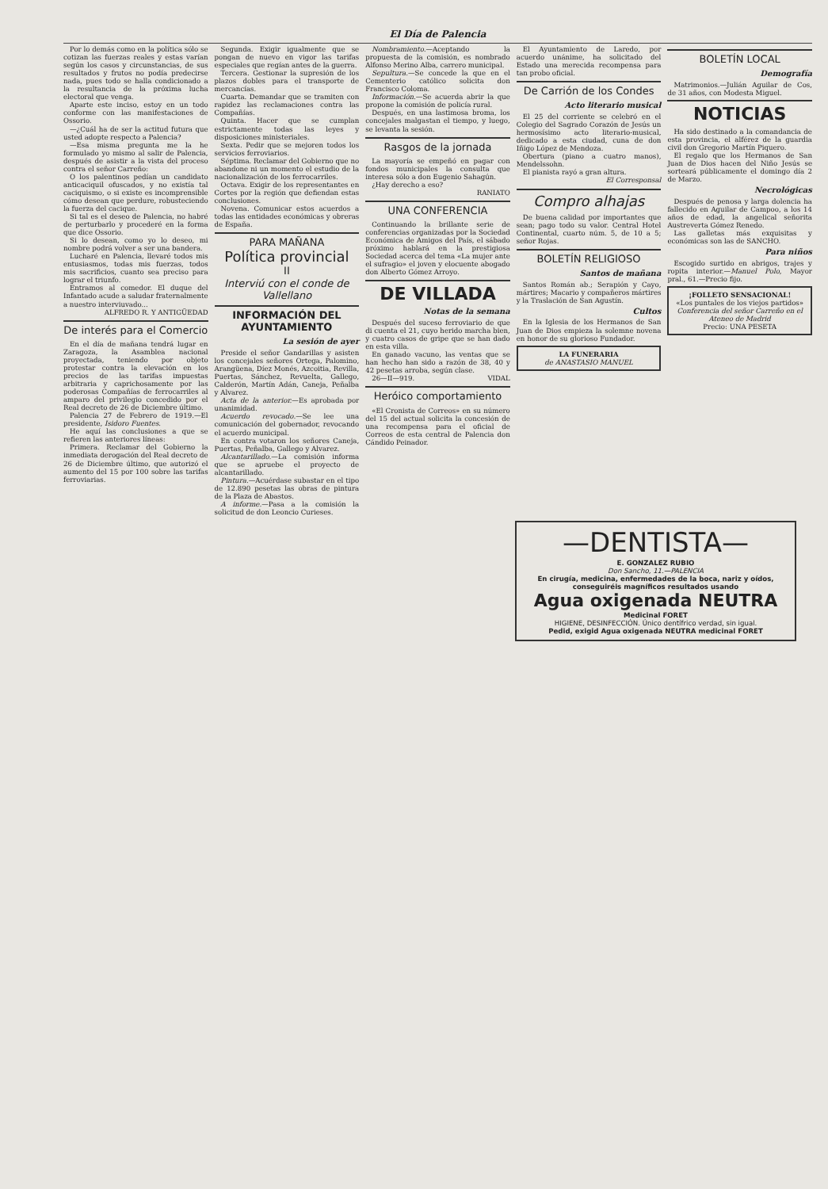El Día de Palencia
Por lo demás como en la política sólo se cotizan las fuerzas reales y estas varían según los casos y circunstancias, de sus resultados y frutos no podía predecirse nada, pues todo se halla condicionado a la resultancia de la próxima lucha electoral que venga.
Aparte este inciso, estoy en un todo conforme con las manifestaciones de Ossorio.
—¿Cuál ha de ser la actitud futura que usted adopte respecto a Palencia?
—Esa misma pregunta me la he formulado yo mismo al salir de Palencia, después de asistir a la vista del proceso contra el señor Carreño:
O los palentinos pedían un candidato anticaciquil ofuscados, y no existía tal caciquismo, o si existe es incomprensible cómo desean que perdure, robusteciendo la fuerza del cacique.
Si tal es el deseo de Palencia, no habré de perturbarlo y procederé en la forma que dice Ossorio.
Si lo desean, como yo lo deseo, mi nombre podrá volver a ser una bandera.
Lucharé en Palencia, llevaré todos mis entusiasmos, todas mis fuerzas, todos mis sacrificios, cuanto sea preciso para lograr el triunfo.
Entramos al comedor. El duque del Infantado acude a saludar fraternalmente a nuestro interviuvado...
ALFREDO R. Y ANTIGÜEDAD
De interés para el Comercio
En el día de mañana tendrá lugar en Zaragoza, la Asamblea nacional proyectada, teniendo por objeto protestar contra la elevación en los precios de las tarifas impuestas arbitraria y caprichosamente por las poderosas Compañías de ferrocarriles al amparo del privilegio concedido por el Real decreto de 26 de Diciembre último.
Palencia 27 de Febrero de 1919.—El presidente, Isidoro Fuentes.
He aquí las conclusiones a que se refieren las anteriores líneas:
Primera. Reclamar del Gobierno la inmediata derogación del Real decreto de 26 de Diciembre último, que autorizó el aumento del 15 por 100 sobre las tarifas ferroviarias.
Segunda. Exigir igualmente que se pongan de nuevo en vigor las tarifas especiales que regían antes de la guerra.
Tercera. Gestionar la supresión de los plazos dobles para el transporte de mercancías.
Cuarta. Demandar que se tramiten con rapidez las reclamaciones contra las Compañías.
Quinta. Hacer que se cumplan estrictamente todas las leyes y disposiciones ministeriales.
Sexta. Pedir que se mejoren todos los servicios ferroviarios.
Séptima. Reclamar del Gobierno que no abandone ni un momento el estudio de la nacionalización de los ferrocarriles.
Octava. Exigir de los representantes en Cortes por la región que defiendan estas conclusiones.
Novena. Comunicar estos acuerdos a todas las entidades económicas y obreras de España.
PARA MAÑANA
Política provincial
II
Interviú con el conde de Vallellano
INFORMACIÓN DEL AYUNTAMIENTO
La sesión de ayer
Preside el señor Gandarillas y asisten los concejales señores Ortega, Palomino, Arangüena, Díez Monés, Azcoitia, Revilla, Puertas, Sánchez, Revuelta, Gallego, Calderón, Martín Adán, Caneja, Peñalba y Alvarez.
Acta de la anterior.—Es aprobada por unanimidad.
Acuerdo revocado.—Se lee una comunicación del gobernador, revocando el acuerdo municipal.
En contra votaron los señores Caneja, Puertas, Peñalba, Gallego y Alvarez.
Alcantarillado.—La comisión informa que se apruebe el proyecto de alcantarillado.
Pintura.—Acuérdase subastar en el tipo de 12.890 pesetas las obras de pintura de la Plaza de Abastos.
A informe.—Pasa a la comisión la solicitud de don Leoncio Curieses.
Nombramiento.—Aceptando la propuesta de la comisión, es nombrado Alfonso Merino Alba, carrero municipal.
Sepultura.—Se concede la que en el Cementerio católico solicita don Francisco Coloma.
Información.—Se acuerda abrir la que propone la comisión de policía rural.
Después, en una lastimosa broma, los concejales malgastan el tiempo, y luego, se levanta la sesión.
Rasgos de la jornada
La mayoría se empeñó en pagar con fondos municipales la consulta que interesa sólo a don Eugenio Sahagún.
¿Hay derecho a eso?
RANIATO
UNA CONFERENCIA
Continuando la brillante serie de conferencias organizadas por la Sociedad Económica de Amigos del País, el sábado próximo hablará en la prestigiosa Sociedad acerca del tema «La mujer ante el sufragio» el joven y elocuente abogado don Alberto Gómez Arroyo.
DE VILLADA
Notas de la semana
Después del suceso ferroviario de que di cuenta el 21, cuyo herido marcha bien, y cuatro casos de gripe que se han dado en esta villa.
En ganado vacuno, las ventas que se han hecho han sido a razón de 38, 40 y 42 pesetas arroba, según clase.
26—II—919. VIDAL
Heróico comportamiento
«El Cronista de Correos» en su número del 15 del actual solicita la concesión de una recompensa para el oficial de Correos de esta central de Palencia don Cándido Peinador.
El Ayuntamiento de Laredo, por acuerdo unánime, ha solicitado del Estado una merecida recompensa para tan probo oficial.
De Carrión de los Condes
Acto literario musical
El 25 del corriente se celebró en el Colegio del Sagrado Corazón de Jesús un hermosísimo acto literario-musical, dedicado a esta ciudad, cuna de don Iñigo López de Mendoza.
Obertura (piano a cuatro manos), Mendelssohn.
El pianista rayó a gran altura.
El Corresponsal
Compro alhajas
De buena calidad por importantes que sean; pago todo su valor. Central Hotel Continental, cuarto núm. 5, de 10 a 5; señor Rojas.
BOLETÍN RELIGIOSO
Santos de mañana
Santos Román ab.; Serapión y Cayo, mártires; Macario y compañeros mártires y la Traslación de San Agustín.
Cultos
En la Iglesia de los Hermanos de San Juan de Dios empieza la solemne novena en honor de su glorioso Fundador.
LA FUNERARIA
de ANASTASIO MANUEL
BOLETÍN LOCAL
Demografía
Matrimonios.—Julián Aguilar de Cos, de 31 años, con Modesta Miguel.
NOTICIAS
Ha sido destinado a la comandancia de esta provincia, el alférez de la guardia civil don Gregorio Martín Piquero.
El regalo que los Hermanos de San Juan de Dios hacen del Niño Jesús se sorteará públicamente el domingo día 2 de Marzo.
Necrológicas
Después de penosa y larga dolencia ha fallecido en Aguilar de Campoo, a los 14 años de edad, la angelical señorita Austreverta Gómez Renedo.
Las galletas más exquisitas y económicas son las de SANCHO.
Para niños
Escogido surtido en abrigos, trajes y ropita interior.—Manuel Polo, Mayor pral., 61.—Precio fijo.
¡FOLLETO SENSACIONAL!
«Los puntales de los viejos partidos»
Conferencia del señor Carreño en el Ateneo de Madrid
Precio: UNA PESETA
—DENTISTA—
E. GONZALEZ RUBIO
Don Sancho, 11.—PALENCIA
En cirugía, medicina, enfermedades de la boca, nariz y oídos, conseguiréis magníficos resultados usando
Agua oxigenada NEUTRA
Medicinal FORET
HIGIENE, DESINFECCIÓN. Único dentífrico verdad, sin igual.
Pedid, exigid Agua oxigenada NEUTRA medicinal FORET